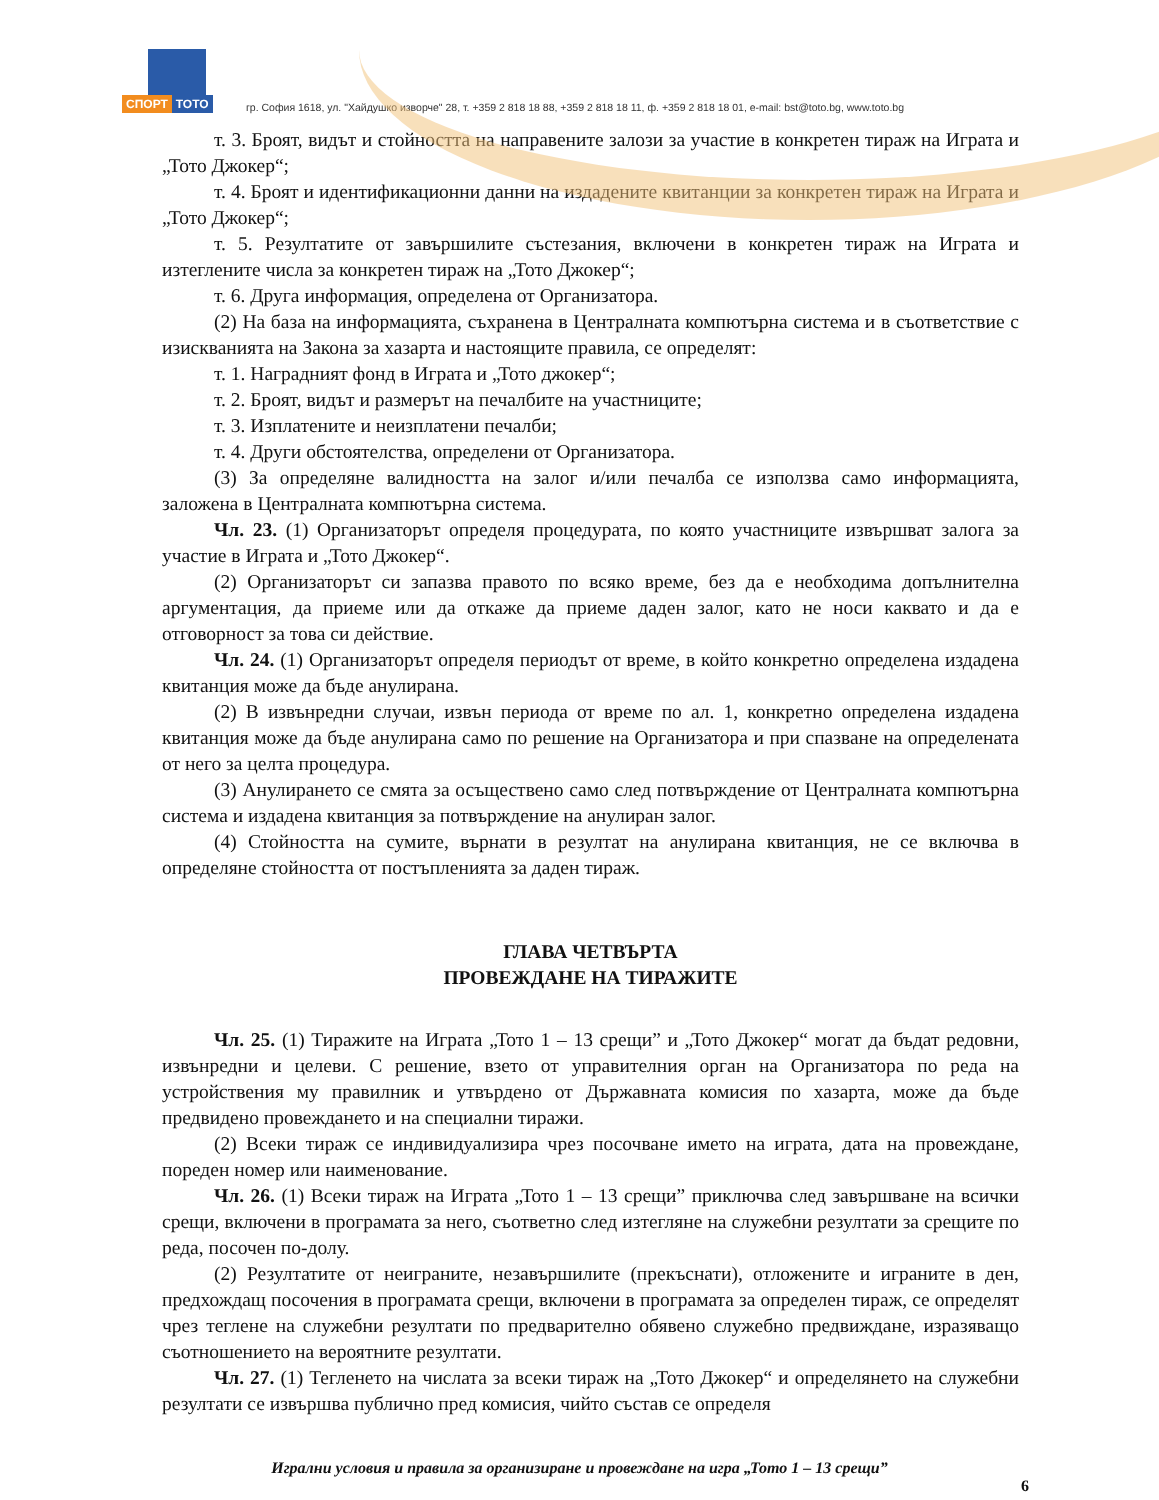СПОРТ ТОТО
гр. София 1618, ул. "Хайдушко изворче" 28, т. +359 2 818 18 88, +359 2 818 18 11, ф. +359 2 818 18 01, e-mail: bst@toto.bg, www.toto.bg
т. 3. Броят, видът и стойността на направените залози за участие в конкретен тираж на Играта и „Тото Джокер“;
т. 4. Броят и идентификационни данни на издадените квитанции за конкретен тираж на Играта и „Тото Джокер“;
т. 5. Резултатите от завършилите състезания, включени в конкретен тираж на Играта и изтеглените числа за конкретен тираж на „Тото Джокер“;
т. 6. Друга информация, определена от Организатора.
(2) На база на информацията, съхранена в Централната компютърна система и в съответствие с изискванията на Закона за хазарта и настоящите правила, се определят:
т. 1. Наградният фонд в Играта и „Тото джокер“;
т. 2. Броят, видът и размерът на печалбите на участниците;
т. 3. Изплатените и неизплатени печалби;
т. 4. Други обстоятелства, определени от Организатора.
(3) За определяне валидността на залог и/или печалба се използва само информацията, заложена в Централната компютърна система.
Чл. 23. (1) Организаторът определя процедурата, по която участниците извършват залога за участие в Играта и „Тото Джокер“.
(2) Организаторът си запазва правото по всяко време, без да е необходима допълнителна аргументация, да приеме или да откаже да приеме даден залог, като не носи каквато и да е отговорност за това си действие.
Чл. 24. (1) Организаторът определя периодът от време, в който конкретно определена издадена квитанция може да бъде анулирана.
(2) В извънредни случаи, извън периода от време по ал. 1, конкретно определена издадена квитанция може да бъде анулирана само по решение на Организатора и при спазване на определената от него за целта процедура.
(3) Анулирането се смята за осъществено само след потвърждение от Централната компютърна система и издадена квитанция за потвърждение на анулиран залог.
(4) Стойността на сумите, върнати в резултат на анулирана квитанция, не се включва в определяне стойността от постъпленията за даден тираж.
ГЛАВА ЧЕТВЪРТА
ПРОВЕЖДАНЕ НА ТИРАЖИТЕ
Чл. 25. (1) Тиражите на Играта „Тото 1 – 13 срещи” и „Тото Джокер“ могат да бъдат редовни, извънредни и целеви. С решение, взето от управителния орган на Организатора по реда на устройствения му правилник и утвърдено от Държавната комисия по хазарта, може да бъде предвидено провеждането и на специални тиражи.
(2) Всеки тираж се индивидуализира чрез посочване името на играта, дата на провеждане, пореден номер или наименование.
Чл. 26. (1) Всеки тираж на Играта „Тото 1 – 13 срещи” приключва след завършване на всички срещи, включени в програмата за него, съответно след изтегляне на служебни резултати за срещите по реда, посочен по-долу.
(2) Резултатите от неиграните, незавършилите (прекъснати), отложените и играните в ден, предхождащ посочения в програмата срещи, включени в програмата за определен тираж, се определят чрез теглене на служебни резултати по предварително обявено служебно предвиждане, изразяващо съотношението на вероятните резултати.
Чл. 27. (1) Тегленето на числата за всеки тираж на „Тото Джокер“ и определянето на служебни резултати се извършва публично пред комисия, чийто състав се определя
Игрални условия и правила за организиране и провеждане на игра „Тото 1 – 13 срещи”
6